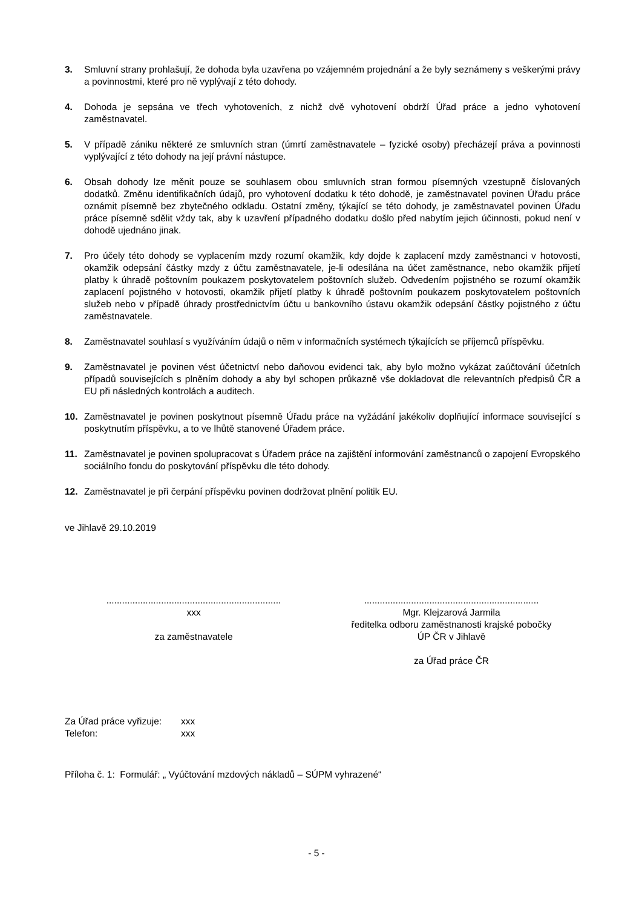3. Smluvní strany prohlašují, že dohoda byla uzavřena po vzájemném projednání a že byly seznámeny s veškerými právy a povinnostmi, které pro ně vyplývají z této dohody.
4. Dohoda je sepsána ve třech vyhotoveních, z nichž dvě vyhotovení obdrží Úřad práce a jedno vyhotovení zaměstnavatel.
5. V případě zániku některé ze smluvních stran (úmrtí zaměstnavatele – fyzické osoby) přecházejí práva a povinnosti vyplývající z této dohody na její právní nástupce.
6. Obsah dohody lze měnit pouze se souhlasem obou smluvních stran formou písemných vzestupně číslovaných dodatků. Změnu identifikačních údajů, pro vyhotovení dodatku k této dohodě, je zaměstnavatel povinen Úřadu práce oznámit písemně bez zbytečného odkladu. Ostatní změny, týkající se této dohody, je zaměstnavatel povinen Úřadu práce písemně sdělit vždy tak, aby k uzavření případného dodatku došlo před nabytím jejich účinnosti, pokud není v dohodě ujednáno jinak.
7. Pro účely této dohody se vyplacením mzdy rozumí okamžik, kdy dojde k zaplacení mzdy zaměstnanci v hotovosti, okamžik odepsání částky mzdy z účtu zaměstnavatele, je-li odesílána na účet zaměstnance, nebo okamžik přijetí platby k úhradě poštovním poukazem poskytovatelem poštovních služeb. Odvedením pojistného se rozumí okamžik zaplacení pojistného v hotovosti, okamžik přijetí platby k úhradě poštovním poukazem poskytovatelem poštovních služeb nebo v případě úhrady prostřednictvím účtu u bankovního ústavu okamžik odepsání částky pojistného z účtu zaměstnavatele.
8. Zaměstnavatel souhlasí s využíváním údajů o něm v informačních systémech týkajících se příjemců příspěvku.
9. Zaměstnavatel je povinen vést účetnictví nebo daňovou evidenci tak, aby bylo možno vykázat zaúčtování účetních případů souvisejících s plněním dohody a aby byl schopen průkazně vše dokladovat dle relevantních předpisů ČR a EU při následných kontrolách a auditech.
10. Zaměstnavatel je povinen poskytnout písemně Úřadu práce na vyžádání jakékoliv doplňující informace související s poskytnutím příspěvku, a to ve lhůtě stanovené Úřadem práce.
11. Zaměstnavatel je povinen spolupracovat s Úřadem práce na zajištění informování zaměstnanců o zapojení Evropského sociálního fondu do poskytování příspěvku dle této dohody.
12. Zaměstnavatel je při čerpání příspěvku povinen dodržovat plnění politik EU.
ve Jihlavě 29.10.2019
...................................................................
xxx
za zaměstnavatele
...................................................................
Mgr. Klejzarová Jarmila
ředitelka odboru zaměstnanosti krajské pobočky
ÚP ČR v Jihlavě
za Úřad práce ČR
| Za Úřad práce vyřizuje: | xxx |
| Telefon: | xxx |
Příloha č. 1: Formulář: „ Vyúčtování mzdových nákladů – SÚPM vyhrazené“
- 5 -